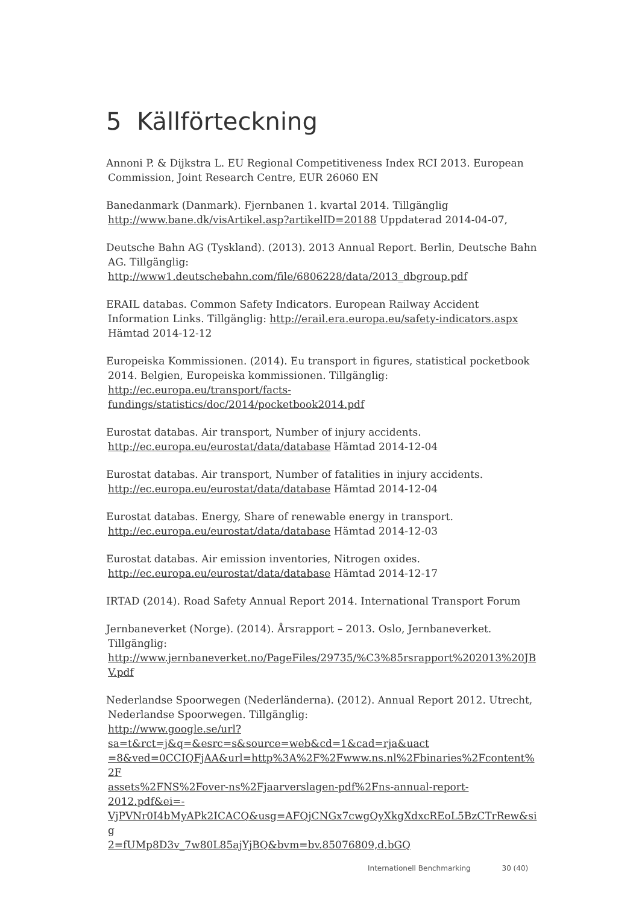5 Källförteckning
Annoni P. & Dijkstra L. EU Regional Competitiveness Index RCI 2013. European Commission, Joint Research Centre, EUR 26060 EN
Banedanmark (Danmark). Fjernbanen 1. kvartal 2014. Tillgänglig http://www.bane.dk/visArtikel.asp?artikelID=20188 Uppdaterad 2014-04-07,
Deutsche Bahn AG (Tyskland). (2013). 2013 Annual Report. Berlin, Deutsche Bahn AG. Tillgänglig:
http://www1.deutschebahn.com/file/6806228/data/2013_dbgroup.pdf
ERAIL databas. Common Safety Indicators. European Railway Accident Information Links. Tillgänglig: http://erail.era.europa.eu/safety-indicators.aspx Hämtad 2014-12-12
Europeiska Kommissionen. (2014). Eu transport in figures, statistical pocketbook 2014. Belgien, Europeiska kommissionen. Tillgänglig:
http://ec.europa.eu/transport/facts-
fundings/statistics/doc/2014/pocketbook2014.pdf
Eurostat databas. Air transport, Number of injury accidents.
http://ec.europa.eu/eurostat/data/database Hämtad 2014-12-04
Eurostat databas. Air transport, Number of fatalities in injury accidents.
http://ec.europa.eu/eurostat/data/database Hämtad 2014-12-04
Eurostat databas. Energy, Share of renewable energy in transport.
http://ec.europa.eu/eurostat/data/database Hämtad 2014-12-03
Eurostat databas. Air emission inventories, Nitrogen oxides.
http://ec.europa.eu/eurostat/data/database Hämtad 2014-12-17
IRTAD (2014). Road Safety Annual Report 2014. International Transport Forum
Jernbaneverket (Norge). (2014). Årsrapport – 2013. Oslo, Jernbaneverket. Tillgänglig:
http://www.jernbaneverket.no/PageFiles/29735/%C3%85rsrapport%202013%20JB
V.pdf
Nederlandse Spoorwegen (Nederländerna). (2012). Annual Report 2012. Utrecht, Nederlandse Spoorwegen. Tillgänglig:
http://www.google.se/url?sa=t&rct=j&q=&esrc=s&source=web&cd=1&cad=rja&uact
=8&ved=0CCIQFjAA&url=http%3A%2F%2Fwww.ns.nl%2Fbinaries%2Fcontent%2F
assets%2FNS%2Fover-ns%2Fjaarverslagen-pdf%2Fns-annual-report-2012.pdf&ei=-
VjPVNr0I4bMyAPk2ICACQ&usg=AFQjCNGx7cwgQyXkgXdxcREoL5BzCTrRew&sig
2=fUMp8D3v_7w80L85ajYjBQ&bvm=bv.85076809,d.bGQ
Internationell Benchmarking 30 (40)